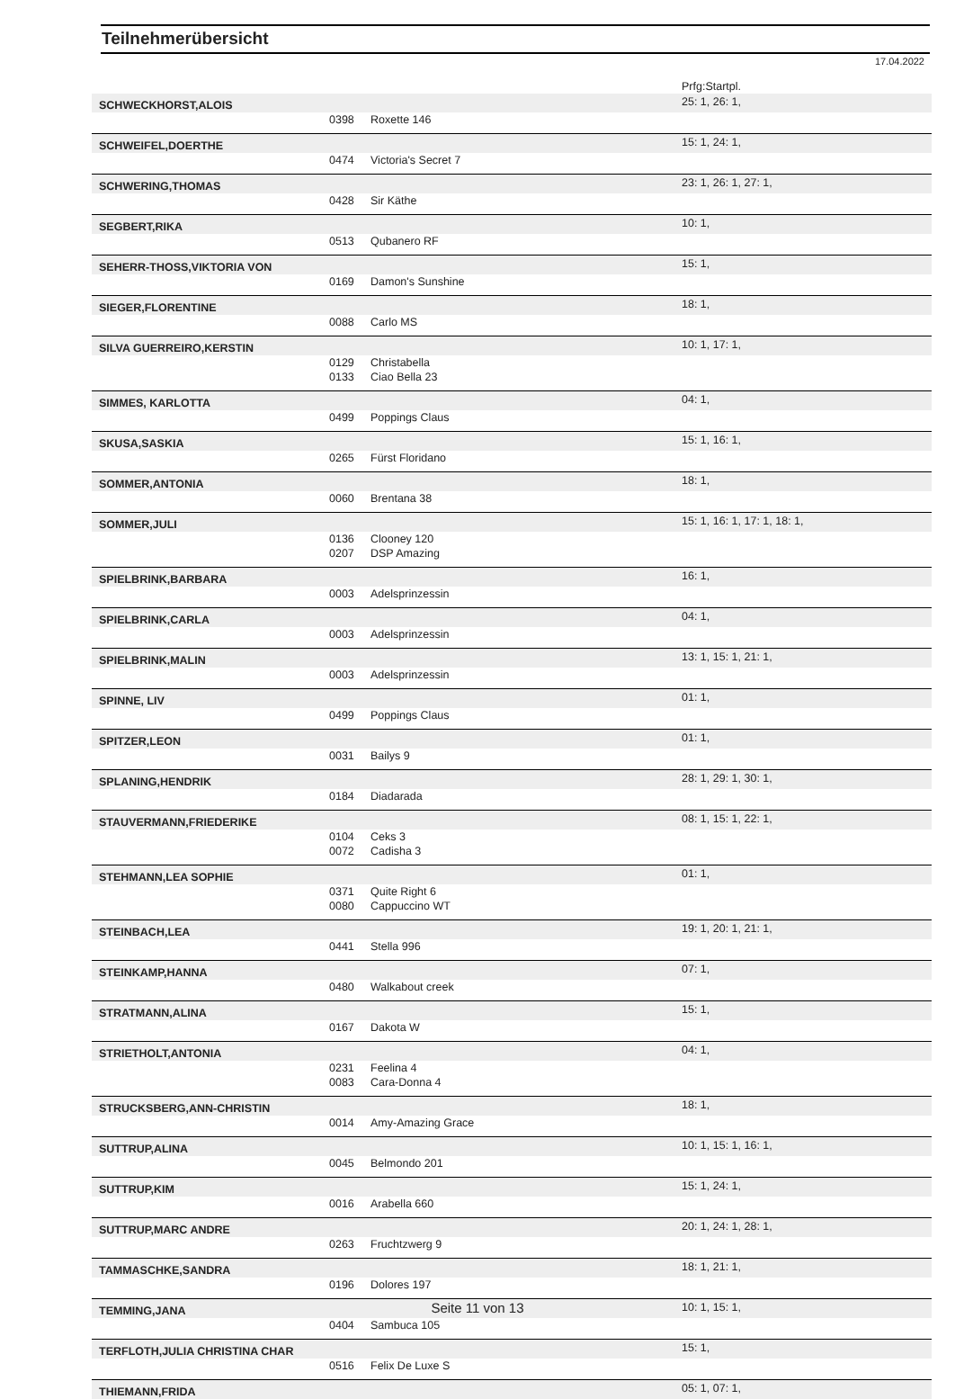Teilnehmerübersicht
17.04.2022
| | | | Prfg:Startpl. |
| SCHWECKHORST,ALOIS | | | 25: 1, 26: 1, |
| | 0398 | Roxette 146 | |
| SCHWEIFEL,DOERTHE | | | 15: 1, 24: 1, |
| | 0474 | Victoria's Secret 7 | |
| SCHWERING,THOMAS | | | 23: 1, 26: 1, 27: 1, |
| | 0428 | Sir Käthe | |
| SEGBERT,RIKA | | | 10: 1, |
| | 0513 | Qubanero RF | |
| SEHERR-THOSS,VIKTORIA VON | | | 15: 1, |
| | 0169 | Damon's Sunshine | |
| SIEGER,FLORENTINE | | | 18: 1, |
| | 0088 | Carlo MS | |
| SILVA GUERREIRO,KERSTIN | | | 10: 1, 17: 1, |
| | 0129 | Christabella | |
| | 0133 | Ciao Bella 23 | |
| SIMMES, KARLOTTA | | | 04: 1, |
| | 0499 | Poppings Claus | |
| SKUSA,SASKIA | | | 15: 1, 16: 1, |
| | 0265 | Fürst Floridano | |
| SOMMER,ANTONIA | | | 18: 1, |
| | 0060 | Brentana 38 | |
| SOMMER,JULI | | | 15: 1, 16: 1, 17: 1, 18: 1, |
| | 0136 | Clooney 120 | |
| | 0207 | DSP Amazing | |
| SPIELBRINK,BARBARA | | | 16: 1, |
| | 0003 | Adelsprinzessin | |
| SPIELBRINK,CARLA | | | 04: 1, |
| | 0003 | Adelsprinzessin | |
| SPIELBRINK,MALIN | | | 13: 1, 15: 1, 21: 1, |
| | 0003 | Adelsprinzessin | |
| SPINNE, LIV | | | 01: 1, |
| | 0499 | Poppings Claus | |
| SPITZER,LEON | | | 01: 1, |
| | 0031 | Bailys 9 | |
| SPLANING,HENDRIK | | | 28: 1, 29: 1, 30: 1, |
| | 0184 | Diadarada | |
| STAUVERMANN,FRIEDERIKE | | | 08: 1, 15: 1, 22: 1, |
| | 0104 | Ceks 3 | |
| | 0072 | Cadisha 3 | |
| STEHMANN,LEA SOPHIE | | | 01: 1, |
| | 0371 | Quite Right 6 | |
| | 0080 | Cappuccino WT | |
| STEINBACH,LEA | | | 19: 1, 20: 1, 21: 1, |
| | 0441 | Stella 996 | |
| STEINKAMP,HANNA | | | 07: 1, |
| | 0480 | Walkabout creek | |
| STRATMANN,ALINA | | | 15: 1, |
| | 0167 | Dakota W | |
| STRIETHOLT,ANTONIA | | | 04: 1, |
| | 0231 | Feelina 4 | |
| | 0083 | Cara-Donna 4 | |
| STRUCKSBERG,ANN-CHRISTIN | | | 18: 1, |
| | 0014 | Amy-Amazing Grace | |
| SUTTRUP,ALINA | | | 10: 1, 15: 1, 16: 1, |
| | 0045 | Belmondo 201 | |
| SUTTRUP,KIM | | | 15: 1, 24: 1, |
| | 0016 | Arabella 660 | |
| SUTTRUP,MARC ANDRE | | | 20: 1, 24: 1, 28: 1, |
| | 0263 | Fruchtzwerg 9 | |
| TAMMASCHKE,SANDRA | | | 18: 1, 21: 1, |
| | 0196 | Dolores 197 | |
| TEMMING,JANA | | | 10: 1, 15: 1, |
| | 0404 | Sambuca 105 | |
| TERFLOTH,JULIA CHRISTINA CHAR | | | 15: 1, |
| | 0516 | Felix De Luxe S | |
| THIEMANN,FRIDA | | | 05: 1, 07: 1, |
Seite 11 von 13